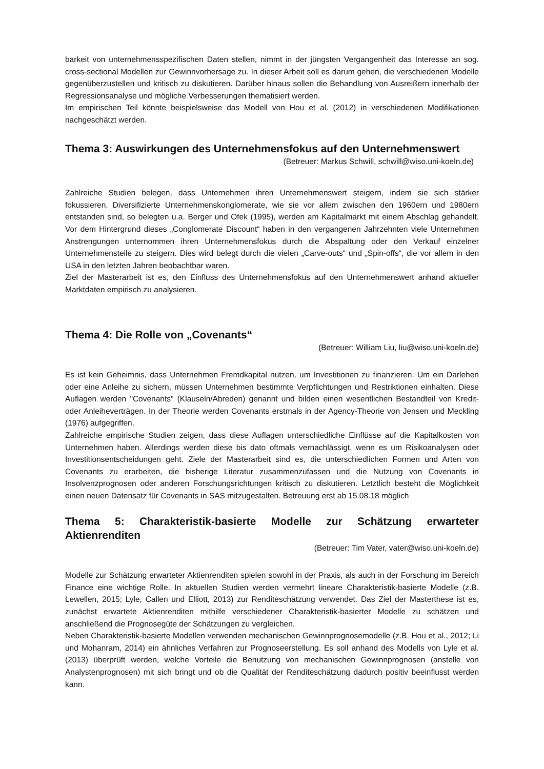barkeit von unternehmensspezifischen Daten stellen, nimmt in der jüngsten Vergangenheit das Interesse an sog. cross-sectional Modellen zur Gewinnvorhersage zu. In dieser Arbeit soll es darum gehen, die verschiedenen Modelle gegenüberzustellen und kritisch zu diskutieren. Darüber hinaus sollen die Behandlung von Ausreißern innerhalb der Regressionsanalyse und mögliche Verbesserungen thematisiert werden.
Im empirischen Teil könnte beispielsweise das Modell von Hou et al. (2012) in verschiedenen Modifikationen nachgeschätzt werden.
Thema 3: Auswirkungen des Unternehmensfokus auf den Unternehmenswert
(Betreuer: Markus Schwill, schwill@wiso.uni-koeln.de)
Zahlreiche Studien belegen, dass Unternehmen ihren Unternehmenswert steigern, indem sie sich stärker fokussieren. Diversifizierte Unternehmenskonglomerate, wie sie vor allem zwischen den 1960ern und 1980ern entstanden sind, so belegten u.a. Berger und Ofek (1995), werden am Kapitalmarkt mit einem Abschlag gehandelt. Vor dem Hintergrund dieses „Conglomerate Discount“ haben in den vergangenen Jahrzehnten viele Unternehmen Anstrengungen unternommen ihren Unternehmensfokus durch die Abspaltung oder den Verkauf einzelner Unternehmensteile zu steigern. Dies wird belegt durch die vielen „Carve-outs“ und „Spin-offs“, die vor allem in den USA in den letzten Jahren beobachtbar waren.
Ziel der Masterarbeit ist es, den Einfluss des Unternehmensfokus auf den Unternehmenswert anhand aktueller Marktdaten empirisch zu analysieren.
Thema 4: Die Rolle von „Covenants“
(Betreuer: William Liu, liu@wiso.uni-koeln.de)
Es ist kein Geheimnis, dass Unternehmen Fremdkapital nutzen, um Investitionen zu finanzieren. Um ein Darlehen oder eine Anleihe zu sichern, müssen Unternehmen bestimmte Verpflichtungen und Restriktionen einhalten. Diese Auflagen werden "Covenants" (Klauseln/Abreden) genannt und bilden einen wesentlichen Bestandteil von Kredit- oder Anleiheverträgen. In der Theorie werden Covenants erstmals in der Agency-Theorie von Jensen und Meckling (1976) aufgegriffen.
Zahlreiche empirische Studien zeigen, dass diese Auflagen unterschiedliche Einflüsse auf die Kapitalkosten von Unternehmen haben. Allerdings werden diese bis dato oftmals vernachlässigt, wenn es um Risikoanalysen oder Investitionsentscheidungen geht. Ziele der Masterarbeit sind es, die unterschiedlichen Formen und Arten von Covenants zu erarbeiten, die bisherige Literatur zusammenzufassen und die Nutzung von Covenants in Insolvenzprognosen oder anderen Forschungsrichtungen kritisch zu diskutieren. Letztlich besteht die Möglichkeit einen neuen Datensatz für Covenants in SAS mitzugestalten. Betreuung erst ab 15.08.18 möglich
Thema 5: Charakteristik-basierte Modelle zur Schätzung erwarteter Aktienrenditen
(Betreuer: Tim Vater, vater@wiso.uni-koeln.de)
Modelle zur Schätzung erwarteter Aktienrenditen spielen sowohl in der Praxis, als auch in der Forschung im Bereich Finance eine wichtige Rolle. In aktuellen Studien werden vermehrt lineare Charakteristik-basierte Modelle (z.B. Lewellen, 2015; Lyle, Callen und Elliott, 2013) zur Renditeschätzung verwendet. Das Ziel der Masterthese ist es, zunächst erwartete Aktienrenditen mithilfe verschiedener Charakteristik-basierter Modelle zu schätzen und anschließend die Prognosegüte der Schätzungen zu vergleichen.
Neben Charakteristik-basierte Modellen verwenden mechanischen Gewinnprognosemodelle (z.B. Hou et al., 2012; Li und Mohanram, 2014) ein ähnliches Verfahren zur Prognoseerstellung. Es soll anhand des Modells von Lyle et al. (2013) überprüft werden, welche Vorteile die Benutzung von mechanischen Gewinnprognosen (anstelle von Analystenprognosen) mit sich bringt und ob die Qualität der Renditeschätzung dadurch positiv beeinflusst werden kann.